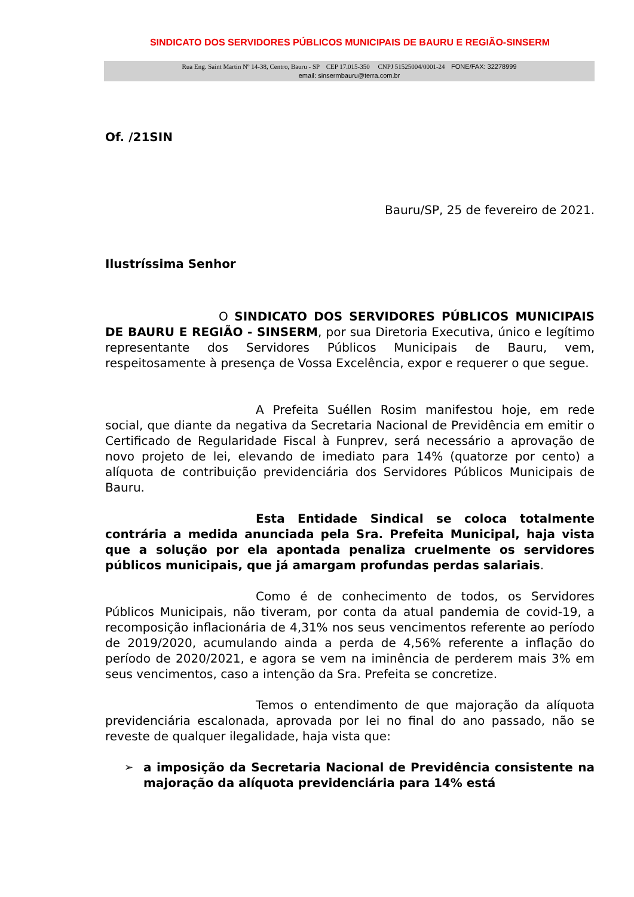SINDICATO DOS SERVIDORES PÚBLICOS MUNICIPAIS DE BAURU E REGIÃO-SINSERM
Rua Eng. Saint Martin Nº 14-38, Centro, Bauru - SP CEP 17.015-350 CNPJ 51525004/0001-24 FONE/FAX: 32278999
email: sinsermbauru@terra.com.br
Of. /21SIN
Bauru/SP, 25 de fevereiro de 2021.
Ilustríssima Senhor
O SINDICATO DOS SERVIDORES PÚBLICOS MUNICIPAIS DE BAURU E REGIÃO - SINSERM, por sua Diretoria Executiva, único e legítimo representante dos Servidores Públicos Municipais de Bauru, vem, respeitosamente à presença de Vossa Excelência, expor e requerer o que segue.
A Prefeita Suéllen Rosim manifestou hoje, em rede social, que diante da negativa da Secretaria Nacional de Previdência em emitir o Certificado de Regularidade Fiscal à Funprev, será necessário a aprovação de novo projeto de lei, elevando de imediato para 14% (quatorze por cento) a alíquota de contribuição previdenciária dos Servidores Públicos Municipais de Bauru.
Esta Entidade Sindical se coloca totalmente contrária a medida anunciada pela Sra. Prefeita Municipal, haja vista que a solução por ela apontada penaliza cruelmente os servidores públicos municipais, que já amargam profundas perdas salariais.
Como é de conhecimento de todos, os Servidores Públicos Municipais, não tiveram, por conta da atual pandemia de covid-19, a recomposição inflacionária de 4,31% nos seus vencimentos referente ao período de 2019/2020, acumulando ainda a perda de 4,56% referente a inflação do período de 2020/2021, e agora se vem na iminência de perderem mais 3% em seus vencimentos, caso a intenção da Sra. Prefeita se concretize.
Temos o entendimento de que majoração da alíquota previdenciária escalonada, aprovada por lei no final do ano passado, não se reveste de qualquer ilegalidade, haja vista que:
➢ a imposição da Secretaria Nacional de Previdência consistente na majoração da alíquota previdenciária para 14% está